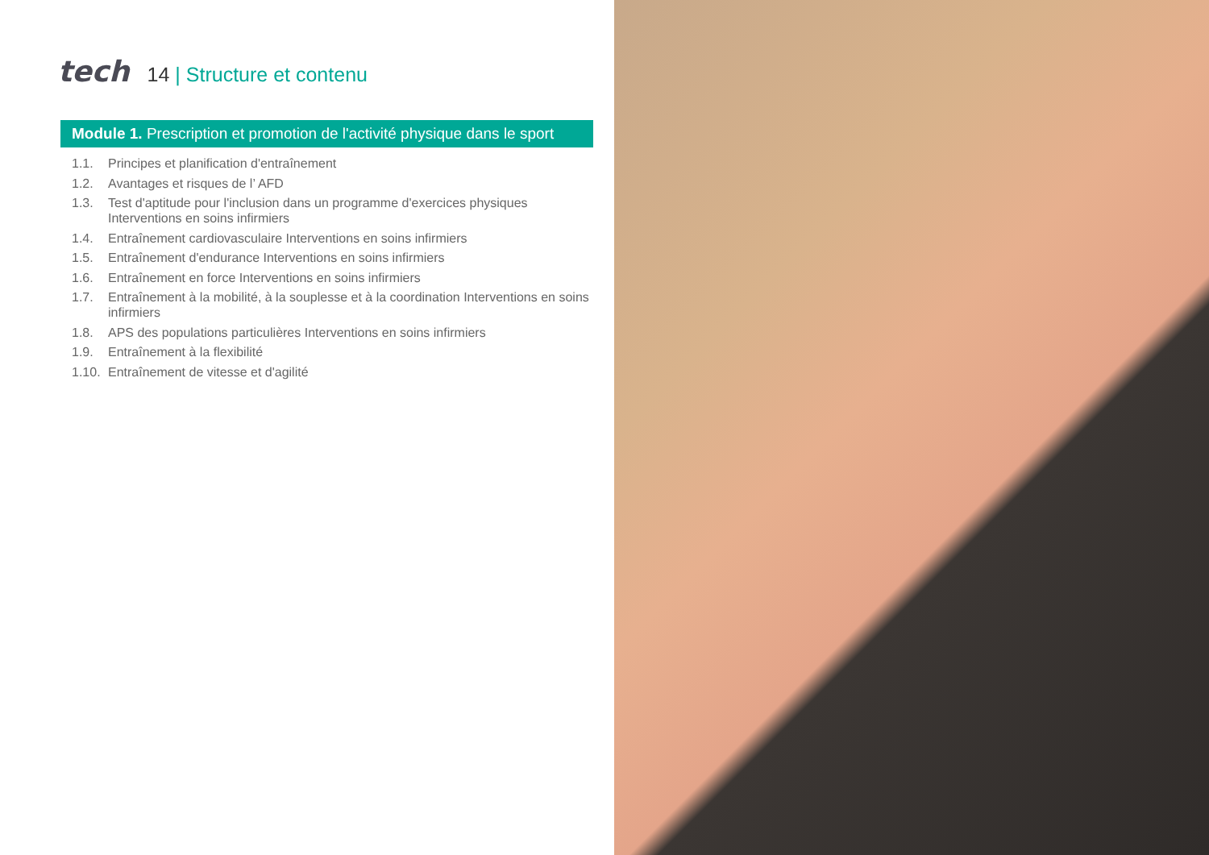tech
14 | Structure et contenu
Module 1. Prescription et promotion de l'activité physique dans le sport
1.1. Principes et planification d'entraînement
1.2. Avantages et risques de l’ AFD
1.3. Test d'aptitude pour l'inclusion dans un programme d'exercices physiques Interventions en soins infirmiers
1.4. Entraînement cardiovasculaire Interventions en soins infirmiers
1.5. Entraînement d'endurance Interventions en soins infirmiers
1.6. Entraînement en force Interventions en soins infirmiers
1.7. Entraînement à la mobilité, à la souplesse et à la coordination Interventions en soins infirmiers
1.8. APS des populations particulières Interventions en soins infirmiers
1.9. Entraînement à la flexibilité
1.10. Entraînement de vitesse et d'agilité